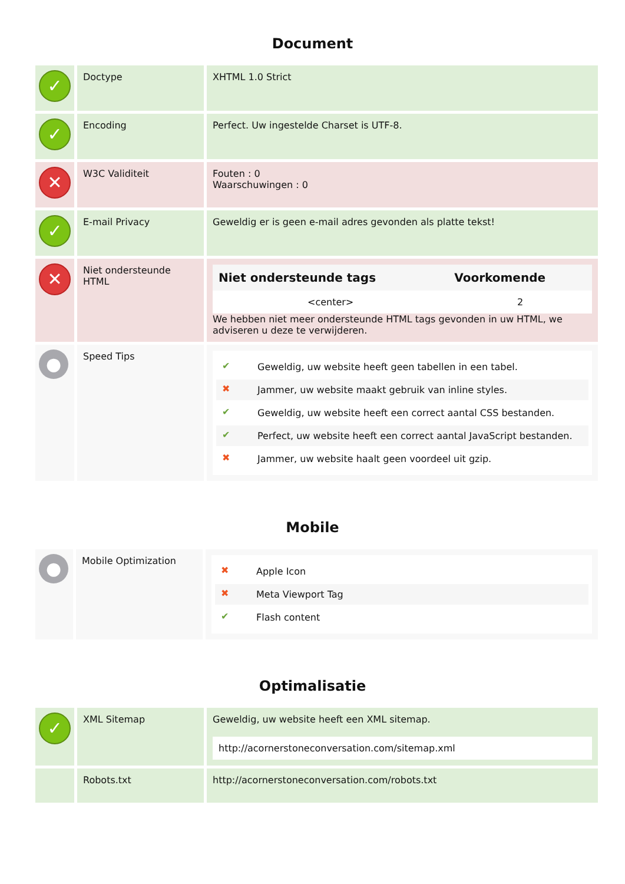Document
| ✓ | Doctype | XHTML 1.0 Strict |
| ✓ | Encoding | Perfect. Uw ingestelde Charset is UTF-8. |
| ✕ | W3C Validiteit | Fouten : 0 Waarschuwingen : 0 |
| ✓ | E-mail Privacy | Geweldig er is geen e-mail adres gevonden als platte tekst! |
| ✕ | Niet ondersteunde HTML | / Niet ondersteunde tags / Voorkomende / / --- / --- / / <center> / 2 / We hebben niet meer ondersteunde HTML tags gevonden in uw HTML, we adviseren u deze te verwijderen. |
| ● | Speed Tips | ✔ Geweldig, uw website heeft geen tabellen in een tabel. ✖ Jammer, uw website maakt gebruik van inline styles. ✔ Geweldig, uw website heeft een correct aantal CSS bestanden. ✔ Perfect, uw website heeft een correct aantal JavaScript bestanden. ✖ Jammer, uw website haalt geen voordeel uit gzip. |
Mobile
| ● | Mobile Optimization | ✖ Apple Icon ✖ Meta Viewport Tag ✔ Flash content |
Optimalisatie
| ✓ | XML Sitemap | Geweldig, uw website heeft een XML sitemap. http://acornerstoneconversation.com/sitemap.xml |
| | Robots.txt | http://acornerstoneconversation.com/robots.txt |